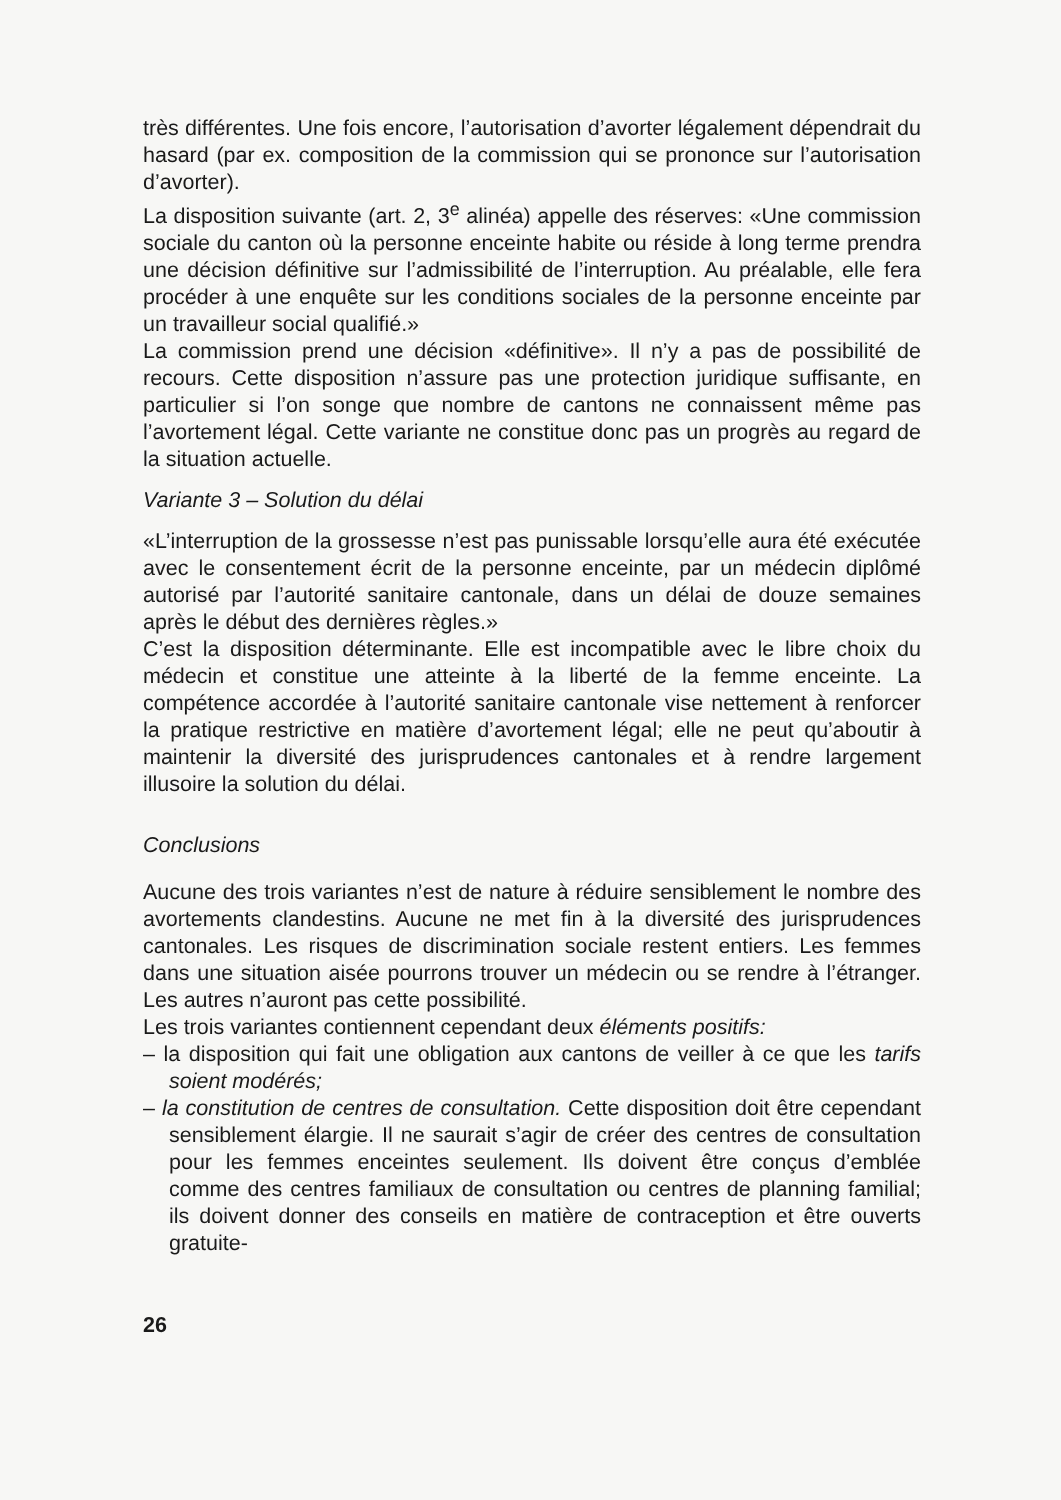très différentes. Une fois encore, l’autorisation d’avorter légalement dépendrait du hasard (par ex. composition de la commission qui se prononce sur l’autorisation d’avorter).
La disposition suivante (art. 2, 3<sup>e</sup> alinéa) appelle des réserves: «Une commission sociale du canton où la personne enceinte habite ou réside à long terme prendra une décision définitive sur l’admissibilité de l’interruption. Au préalable, elle fera procéder à une enquête sur les conditions sociales de la personne enceinte par un travailleur social qualifié.»
La commission prend une décision «définitive». Il n’y a pas de possibilité de recours. Cette disposition n’assure pas une protection juridique suffisante, en particulier si l’on songe que nombre de cantons ne connaissent même pas l’avortement légal. Cette variante ne constitue donc pas un progrès au regard de la situation actuelle.
Variante 3 – Solution du délai
«L’interruption de la grossesse n’est pas punissable lorsqu’elle aura été exécutée avec le consentement écrit de la personne enceinte, par un médecin diplômé autorisé par l’autorité sanitaire cantonale, dans un délai de douze semaines après le début des dernières règles.»
C’est la disposition déterminante. Elle est incompatible avec le libre choix du médecin et constitue une atteinte à la liberté de la femme enceinte. La compétence accordée à l’autorité sanitaire cantonale vise nettement à renforcer la pratique restrictive en matière d’avortement légal; elle ne peut qu’aboutir à maintenir la diversité des jurisprudences cantonales et à rendre largement illusoire la solution du délai.
Conclusions
Aucune des trois variantes n’est de nature à réduire sensiblement le nombre des avortements clandestins. Aucune ne met fin à la diversité des jurisprudences cantonales. Les risques de discrimination sociale restent entiers. Les femmes dans une situation aisée pourrons trouver un médecin ou se rendre à l’étranger. Les autres n’auront pas cette possibilité.
Les trois variantes contiennent cependant deux éléments positifs:
– la disposition qui fait une obligation aux cantons de veiller à ce que les tarifs soient modérés;
– la constitution de centres de consultation. Cette disposition doit être cependant sensiblement élargie. Il ne saurait s’agir de créer des centres de consultation pour les femmes enceintes seulement. Ils doivent être conçus d’emblée comme des centres familiaux de consultation ou centres de planning familial; ils doivent donner des conseils en matière de contraception et être ouverts gratuite-
26